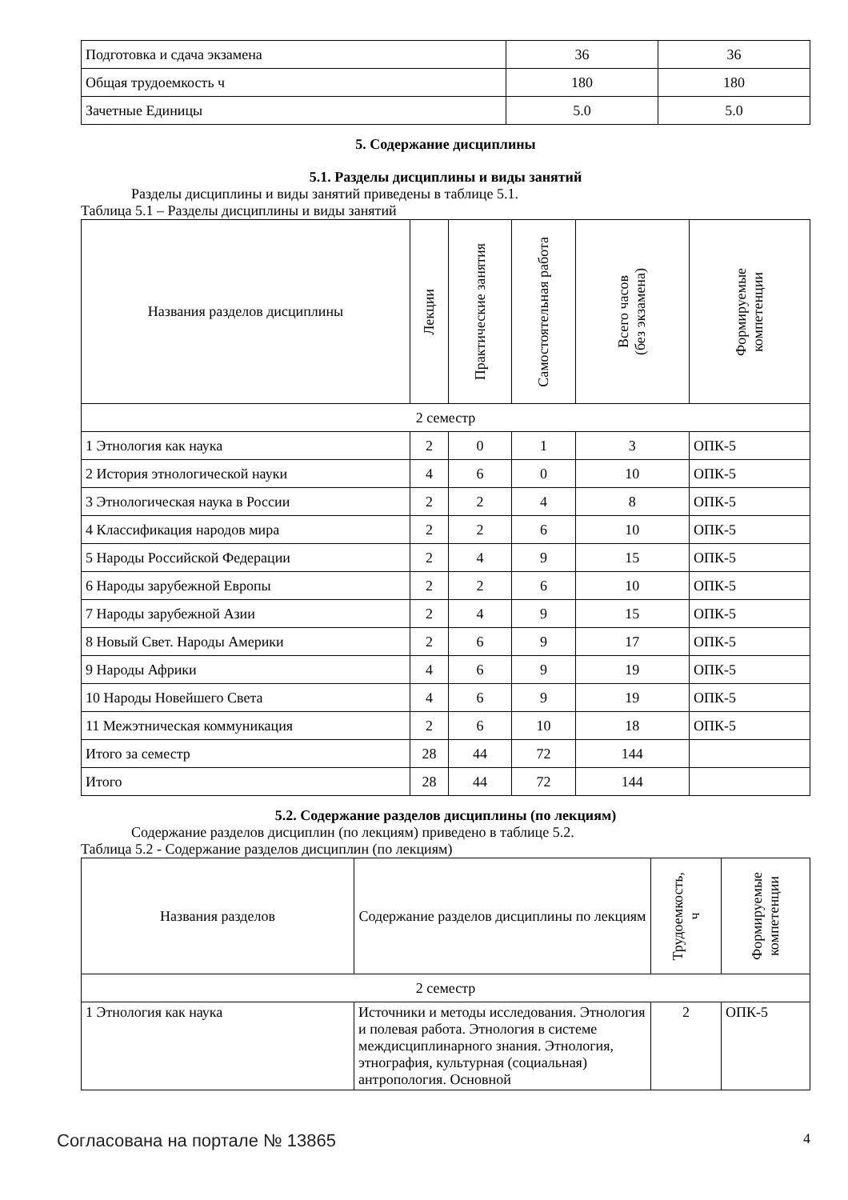| Подготовка и сдача экзамена | 36 | 36 |
| Общая трудоемкость ч | 180 | 180 |
| Зачетные Единицы | 5.0 | 5.0 |
5. Содержание дисциплины
5.1. Разделы дисциплины и виды занятий
Разделы дисциплины и виды занятий приведены в таблице 5.1.
Таблица 5.1 – Разделы дисциплины и виды занятий
| Названия разделов дисциплины | Лекции | Практические занятия | Самостоятельная работа | Всего часов (без экзамена) | Формируемые компетенции |
| --- | --- | --- | --- | --- | --- |
| 2 семестр | | | | | |
| 1 Этнология как наука | 2 | 0 | 1 | 3 | ОПК-5 |
| 2 История этнологической науки | 4 | 6 | 0 | 10 | ОПК-5 |
| 3 Этнологическая наука в России | 2 | 2 | 4 | 8 | ОПК-5 |
| 4 Классификация народов мира | 2 | 2 | 6 | 10 | ОПК-5 |
| 5 Народы Российской Федерации | 2 | 4 | 9 | 15 | ОПК-5 |
| 6 Народы зарубежной Европы | 2 | 2 | 6 | 10 | ОПК-5 |
| 7 Народы зарубежной Азии | 2 | 4 | 9 | 15 | ОПК-5 |
| 8 Новый Свет. Народы Америки | 2 | 6 | 9 | 17 | ОПК-5 |
| 9 Народы Африки | 4 | 6 | 9 | 19 | ОПК-5 |
| 10 Народы Новейшего Света | 4 | 6 | 9 | 19 | ОПК-5 |
| 11 Межэтническая коммуникация | 2 | 6 | 10 | 18 | ОПК-5 |
| Итого за семестр | 28 | 44 | 72 | 144 | |
| Итого | 28 | 44 | 72 | 144 | |
5.2. Содержание разделов дисциплины (по лекциям)
Содержание разделов дисциплин (по лекциям) приведено в таблице 5.2.
Таблица 5.2 - Содержание разделов дисциплин (по лекциям)
| Названия разделов | Содержание разделов дисциплины по лекциям | Трудоемкость, ч | Формируемые компетенции |
| --- | --- | --- | --- |
| 2 семестр | | | |
| 1 Этнология как наука | Источники и методы исследования. Этнология и полевая работа. Этнология в системе междисциплинарного знания. Этнология, этнография, культурная (социальная) антропология. Основной | 2 | ОПК-5 |
Согласована на портале № 13865
4